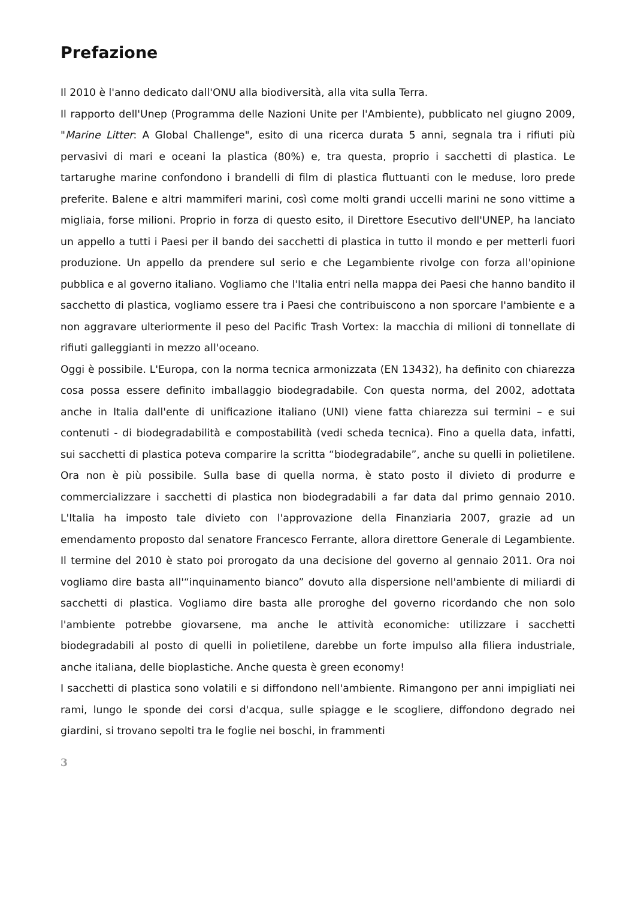Prefazione
Il 2010 è l'anno dedicato dall'ONU alla biodiversità, alla vita sulla Terra.
Il rapporto dell'Unep (Programma delle Nazioni Unite per l'Ambiente), pubblicato nel giugno 2009, "Marine Litter: A Global Challenge", esito di una ricerca durata 5 anni, segnala tra i rifiuti più pervasivi di mari e oceani la plastica (80%) e, tra questa, proprio i sacchetti di plastica. Le tartarughe marine confondono i brandelli di film di plastica fluttuanti con le meduse, loro prede preferite. Balene e altri mammiferi marini, così come molti grandi uccelli marini ne sono vittime a migliaia, forse milioni. Proprio in forza di questo esito, il Direttore Esecutivo dell'UNEP, ha lanciato un appello a tutti i Paesi per il bando dei sacchetti di plastica in tutto il mondo e per metterli fuori produzione. Un appello da prendere sul serio e che Legambiente rivolge con forza all'opinione pubblica e al governo italiano. Vogliamo che l'Italia entri nella mappa dei Paesi che hanno bandito il sacchetto di plastica, vogliamo essere tra i Paesi che contribuiscono a non sporcare l'ambiente e a non aggravare ulteriormente il peso del Pacific Trash Vortex: la macchia di milioni di tonnellate di rifiuti galleggianti in mezzo all'oceano.
Oggi è possibile. L'Europa, con la norma tecnica armonizzata (EN 13432), ha definito con chiarezza cosa possa essere definito imballaggio biodegradabile. Con questa norma, del 2002, adottata anche in Italia dall'ente di unificazione italiano (UNI) viene fatta chiarezza sui termini – e sui contenuti - di biodegradabilità e compostabilità (vedi scheda tecnica). Fino a quella data, infatti, sui sacchetti di plastica poteva comparire la scritta “biodegradabile”, anche su quelli in polietilene. Ora non è più possibile. Sulla base di quella norma, è stato posto il divieto di produrre e commercializzare i sacchetti di plastica non biodegradabili a far data dal primo gennaio 2010. L'Italia ha imposto tale divieto con l'approvazione della Finanziaria 2007, grazie ad un emendamento proposto dal senatore Francesco Ferrante, allora direttore Generale di Legambiente. Il termine del 2010 è stato poi prorogato da una decisione del governo al gennaio 2011. Ora noi vogliamo dire basta all'“inquinamento bianco” dovuto alla dispersione nell'ambiente di miliardi di sacchetti di plastica. Vogliamo dire basta alle proroghe del governo ricordando che non solo l'ambiente potrebbe giovarsene, ma anche le attività economiche: utilizzare i sacchetti biodegradabili al posto di quelli in polietilene, darebbe un forte impulso alla filiera industriale, anche italiana, delle bioplastiche. Anche questa è green economy!
I sacchetti di plastica sono volatili e si diffondono nell'ambiente. Rimangono per anni impigliati nei rami, lungo le sponde dei corsi d'acqua, sulle spiagge e le scogliere, diffondono degrado nei giardini, si trovano sepolti tra le foglie nei boschi, in frammenti
3